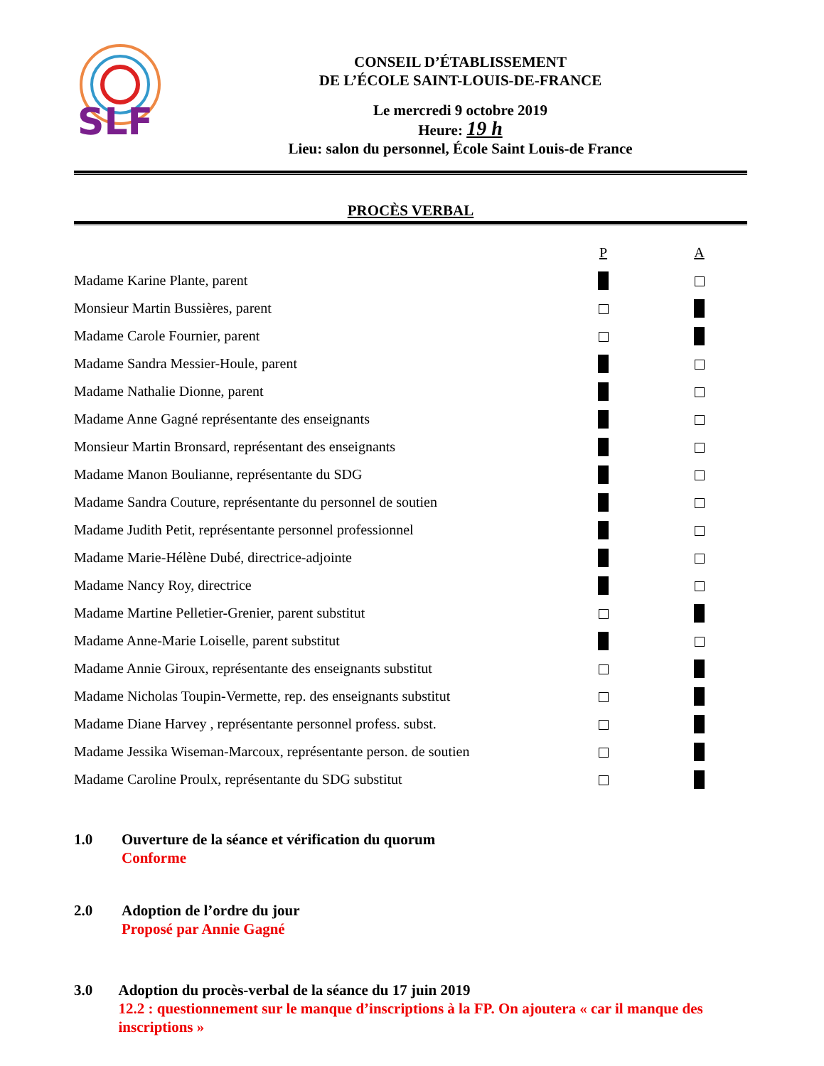SLF
CONSEIL D’ÉTABLISSEMENT
DE L’ÉCOLE SAINT-LOUIS-DE-FRANCE
Le mercredi 9 octobre 2019
Heure: 19 h
Lieu: salon du personnel, École Saint Louis-de France
PROCÈS VERBAL
| | P | A |
| --- | --- | --- |
| Madame Karine Plante, parent | | |
| Monsieur Martin Bussières, parent | | |
| Madame Carole Fournier, parent | | |
| Madame Sandra Messier-Houle, parent | | |
| Madame Nathalie Dionne, parent | | |
| Madame Anne Gagné représentante des enseignants | | |
| Monsieur Martin Bronsard, représentant des enseignants | | |
| Madame Manon Boulianne, représentante du SDG | | |
| Madame Sandra Couture, représentante du personnel de soutien | | |
| Madame Judith Petit, représentante personnel professionnel | | |
| Madame Marie-Hélène Dubé, directrice-adjointe | | |
| Madame Nancy Roy, directrice | | |
| Madame Martine Pelletier-Grenier, parent substitut | | |
| Madame Anne-Marie Loiselle, parent substitut | | |
| Madame Annie Giroux, représentante des enseignants substitut | | |
| Madame Nicholas Toupin-Vermette, rep. des enseignants substitut | | |
| Madame Diane Harvey , représentante personnel profess. subst. | | |
| Madame Jessika Wiseman-Marcoux, représentante person. de soutien | | |
| Madame Caroline Proulx, représentante du SDG substitut | | |
1.0 Ouverture de la séance et vérification du quorum
Conforme
2.0 Adoption de l’ordre du jour
Proposé par Annie Gagné
3.0 Adoption du procès-verbal de la séance du 17 juin 2019
12.2 : questionnement sur le manque d’inscriptions à la FP. On ajoutera « car il manque des inscriptions »